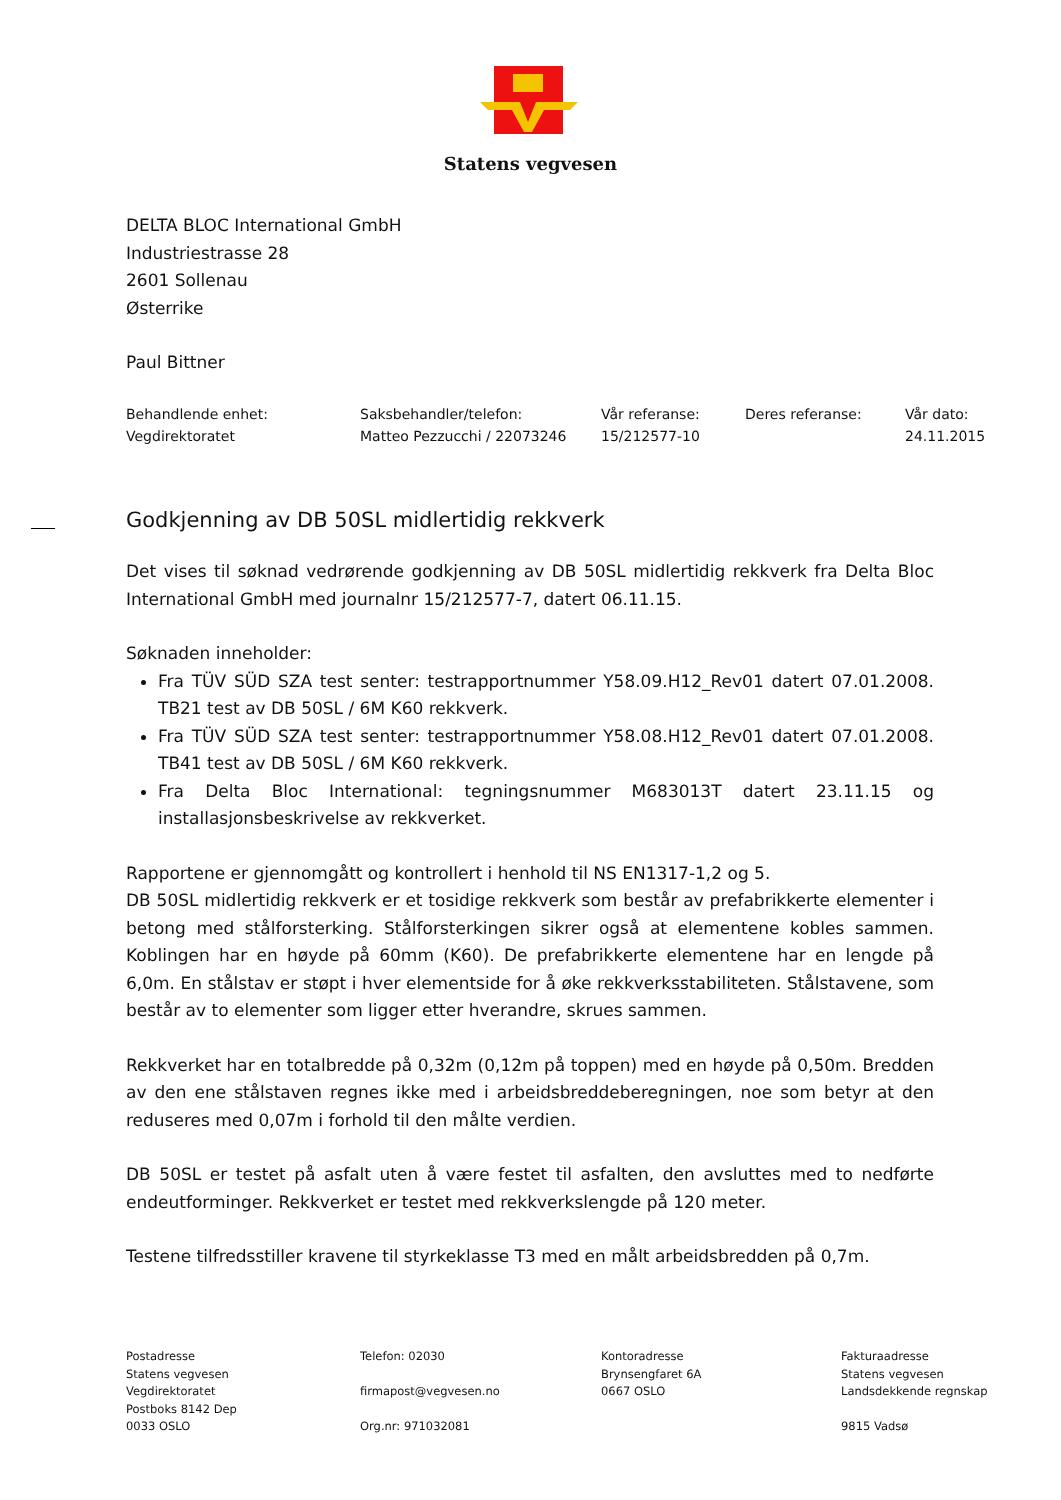Statens vegvesen
DELTA BLOC International GmbH
Industriestrasse 28
2601 Sollenau
Østerrike
Paul Bittner
Behandlende enhet:
Vegdirektoratet
Saksbehandler/telefon:
Matteo Pezzucchi / 22073246
Vår referanse:
15/212577-10
Deres referanse:
Vår dato:
24.11.2015
Godkjenning av DB 50SL midlertidig rekkverk
Det vises til søknad vedrørende godkjenning av DB 50SL midlertidig rekkverk fra Delta Bloc International GmbH med journalnr 15/212577-7, datert 06.11.15.
Søknaden inneholder:
Fra TÜV SÜD SZA test senter: testrapportnummer Y58.09.H12_Rev01 datert 07.01.2008. TB21 test av DB 50SL / 6M K60 rekkverk.
Fra TÜV SÜD SZA test senter: testrapportnummer Y58.08.H12_Rev01 datert 07.01.2008. TB41 test av DB 50SL / 6M K60 rekkverk.
Fra Delta Bloc International: tegningsnummer M683013T datert 23.11.15 og installasjonsbeskrivelse av rekkverket.
Rapportene er gjennomgått og kontrollert i henhold til NS EN1317-1,2 og 5.
DB 50SL midlertidig rekkverk er et tosidige rekkverk som består av prefabrikkerte elementer i betong med stålforsterking. Stålforsterkingen sikrer også at elementene kobles sammen. Koblingen har en høyde på 60mm (K60). De prefabrikkerte elementene har en lengde på 6,0m. En stålstav er støpt i hver elementside for å øke rekkverksstabiliteten. Stålstavene, som består av to elementer som ligger etter hverandre, skrues sammen.
Rekkverket har en totalbredde på 0,32m (0,12m på toppen) med en høyde på 0,50m. Bredden av den ene stålstaven regnes ikke med i arbeidsbreddeberegningen, noe som betyr at den reduseres med 0,07m i forhold til den målte verdien.
DB 50SL er testet på asfalt uten å være festet til asfalten, den avsluttes med to nedførte endeutforminger. Rekkverket er testet med rekkverkslengde på 120 meter.
Testene tilfredsstiller kravene til styrkeklasse T3 med en målt arbeidsbredden på 0,7m.
Postadresse
Statens vegvesen
Vegdirektoratet
Postboks 8142 Dep
0033 OSLO
Telefon: 02030
firmapost@vegvesen.no
Org.nr: 971032081
Kontoradresse
Brynsengfaret 6A
0667 OSLO
Fakturaadresse
Statens vegvesen
Landsdekkende regnskap
9815 Vadsø